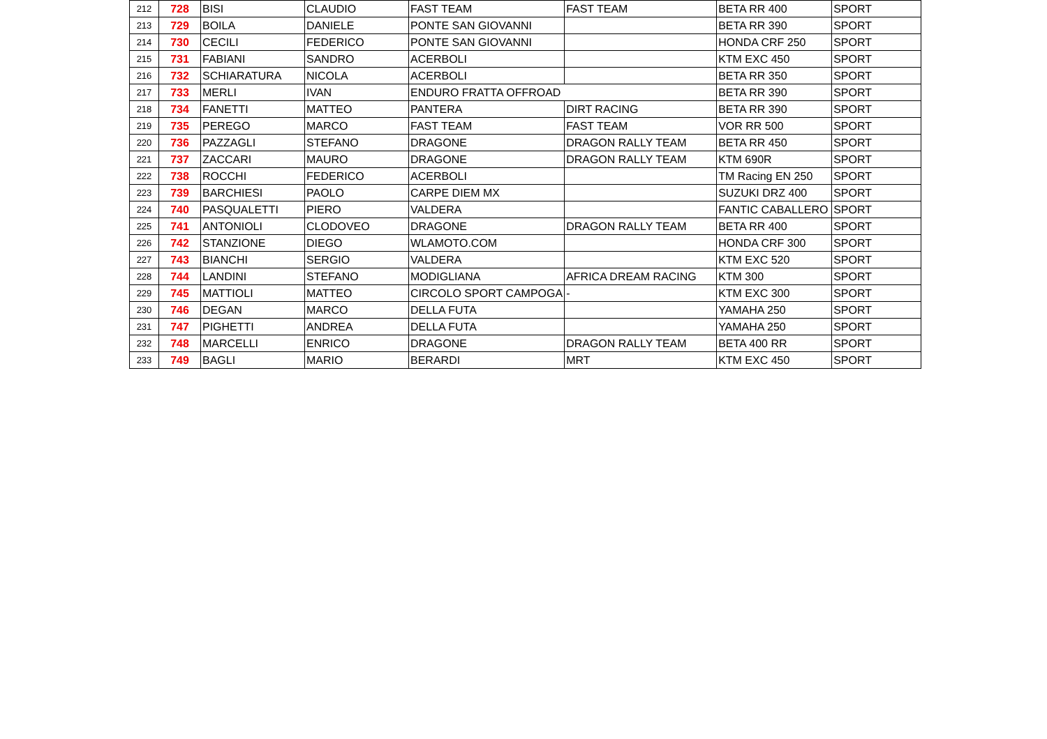| 212 | 728 | BISI | CLAUDIO | FAST TEAM | FAST TEAM | BETA RR 400 | SPORT |
| 213 | 729 | BOILA | DANIELE | PONTE SAN GIOVANNI | | BETA RR 390 | SPORT |
| 214 | 730 | CECILI | FEDERICO | PONTE SAN GIOVANNI | | HONDA CRF 250 | SPORT |
| 215 | 731 | FABIANI | SANDRO | ACERBOLI | | KTM EXC 450 | SPORT |
| 216 | 732 | SCHIARATURA | NICOLA | ACERBOLI | | BETA RR 350 | SPORT |
| 217 | 733 | MERLI | IVAN | ENDURO FRATTA OFFROAD | | BETA RR 390 | SPORT |
| 218 | 734 | FANETTI | MATTEO | PANTERA | DIRT RACING | BETA RR 390 | SPORT |
| 219 | 735 | PEREGO | MARCO | FAST TEAM | FAST TEAM | VOR RR 500 | SPORT |
| 220 | 736 | PAZZAGLI | STEFANO | DRAGONE | DRAGON RALLY TEAM | BETA RR 450 | SPORT |
| 221 | 737 | ZACCARI | MAURO | DRAGONE | DRAGON RALLY TEAM | KTM 690R | SPORT |
| 222 | 738 | ROCCHI | FEDERICO | ACERBOLI | | TM Racing EN 250 | SPORT |
| 223 | 739 | BARCHIESI | PAOLO | CARPE DIEM MX | | SUZUKI DRZ 400 | SPORT |
| 224 | 740 | PASQUALETTI | PIERO | VALDERA | | FANTIC CABALLERO | SPORT |
| 225 | 741 | ANTONIOLI | CLODOVEO | DRAGONE | DRAGON RALLY TEAM | BETA RR 400 | SPORT |
| 226 | 742 | STANZIONE | DIEGO | WLAMOTO.COM | | HONDA CRF 300 | SPORT |
| 227 | 743 | BIANCHI | SERGIO | VALDERA | | KTM EXC 520 | SPORT |
| 228 | 744 | LANDINI | STEFANO | MODIGLIANA | AFRICA DREAM RACING | KTM 300 | SPORT |
| 229 | 745 | MATTIOLI | MATTEO | CIRCOLO SPORT CAMPOGA | - | KTM EXC 300 | SPORT |
| 230 | 746 | DEGAN | MARCO | DELLA FUTA | | YAMAHA 250 | SPORT |
| 231 | 747 | PIGHETTI | ANDREA | DELLA FUTA | | YAMAHA 250 | SPORT |
| 232 | 748 | MARCELLI | ENRICO | DRAGONE | DRAGON RALLY TEAM | BETA 400 RR | SPORT |
| 233 | 749 | BAGLI | MARIO | BERARDI | MRT | KTM EXC 450 | SPORT |